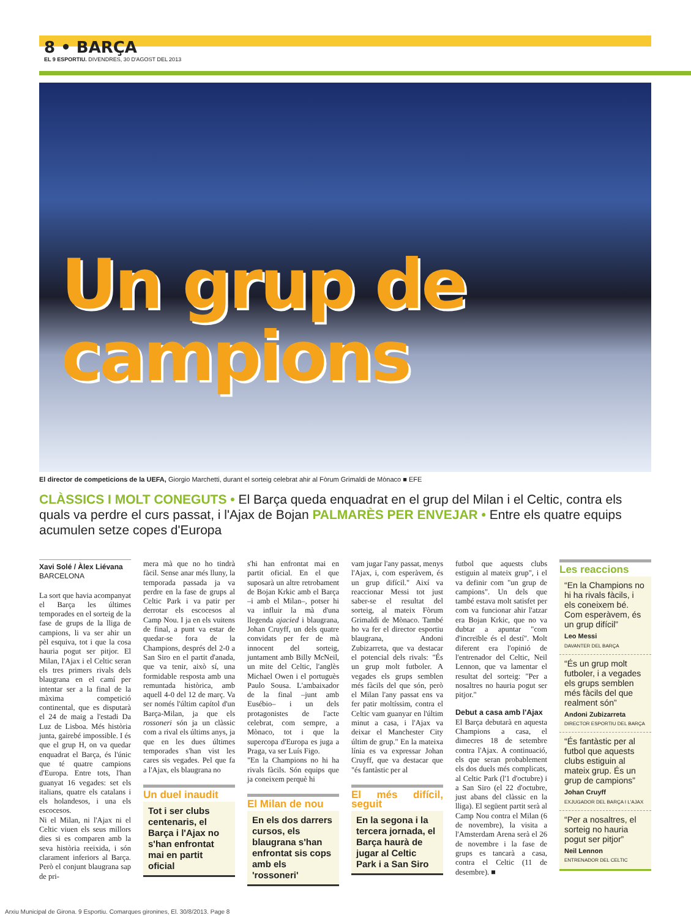8 • BARÇA
EL 9 ESPORTIU. DIVENDRES, 30 D'AGOST DEL 2013
Un grup de campions
El director de competicions de la UEFA, Giorgio Marchetti, durant el sorteig celebrat ahir al Fòrum Grimaldi de Mònaco ■ EFE
CLÀSSICS I MOLT CONEGUTS • El Barça queda enquadrat en el grup del Milan i el Celtic, contra els quals va perdre el curs passat, i l'Ajax de Bojan PALMARÈS PER ENVEJAR • Entre els quatre equips acumulen setze copes d'Europa
Xavi Solé / Àlex Liévana
BARCELONA
La sort que havia acompanyat el Barça les últimes temporades en el sorteig de la fase de grups de la lliga de campions, li va ser ahir un pèl esquiva, tot i que la cosa hauria pogut ser pitjor. El Milan, l'Ajax i el Celtic seran els tres primers rivals dels blaugrana en el camí per intentar ser a la final de la màxima competició continental, que es disputarà el 24 de maig a l'estadi Da Luz de Lisboa. Més història junta, gairebé impossible. I és que el grup H, on va quedar enquadrat el Barça, és l'únic que té quatre campions d'Europa. Entre tots, l'han guanyat 16 vegades: set els italians, quatre els catalans i els holandesos, i una els escocesos.
Ni el Milan, ni l'Ajax ni el Celtic viuen els seus millors dies si es comparen amb la seva història reeixida, i són clarament inferiors al Barça. Però el conjunt blaugrana sap de pri-
mera mà que no ho tindrà fàcil. Sense anar més lluny, la temporada passada ja va perdre en la fase de grups al Celtic Park i va patir per derrotar els escocesos al Camp Nou. I ja en els vuitens de final, a punt va estar de quedar-se fora de la Champions, després del 2-0 a San Siro en el partit d'anada, que va tenir, això sí, una formidable resposta amb una remuntada històrica, amb aquell 4-0 del 12 de març. Va ser només l'últim capítol d'un Barça-Milan, ja que els rossoneri són ja un clàssic com a rival els últims anys, ja que en les dues últimes temporades s'han vist les cares sis vegades. Pel que fa a l'Ajax, els blaugrana no
Un duel inaudit
Tot i ser clubs centenaris, el Barça i l'Ajax no s'han enfrontat mai en partit oficial
s'hi han enfrontat mai en partit oficial. En el que suposarà un altre retrobament de Bojan Krkic amb el Barça –i amb el Milan–, potser hi va influir la mà d'una llegenda ajacied i blaugrana, Johan Cruyff, un dels quatre convidats per fer de mà innocent del sorteig, juntament amb Billy McNeil, un mite del Celtic, l'anglès Michael Owen i el portuguès Paulo Sousa. L'ambaixador de la final –junt amb Eusébio– i un dels protagonistes de l'acte celebrat, com sempre, a Mònaco, tot i que la supercopa d'Europa es juga a Praga, va ser Luís Figo.
"En la Champions no hi ha rivals fàcils. Són equips que ja coneixem perquè hi
El Milan de nou
En els dos darrers cursos, els blaugrana s'han enfrontat sis cops amb els 'rossoneri'
vam jugar l'any passat, menys l'Ajax, i, com esperàvem, és un grup difícil." Així va reaccionar Messi tot just saber-se el resultat del sorteig, al mateix Fòrum Grimaldi de Mònaco. També ho va fer el director esportiu blaugrana, Andoni Zubizarreta, que va destacar el potencial dels rivals: "És un grup molt futboler. A vegades els grups semblen més fàcils del que són, però el Milan l'any passat ens va fer patir moltíssim, contra el Celtic vam guanyar en l'últim minut a casa, i l'Ajax va deixar el Manchester City últim de grup." En la mateixa línia es va expressar Johan Cruyff, que va destacar que "és fantàstic per al
El més difícil, seguit
En la segona i la tercera jornada, el Barça haurà de jugar al Celtic Park i a San Siro
futbol que aquests clubs estiguin al mateix grup", i el va definir com "un grup de campions". Un dels que també estava molt satisfet per com va funcionar ahir l'atzar era Bojan Krkic, que no va dubtar a apuntar "com d'increïble és el destí". Molt diferent era l'opinió de l'entrenador del Celtic, Neil Lennon, que va lamentar el resultat del sorteig: "Per a nosaltres no hauria pogut ser pitjor."
Debut a casa amb l'Ajax
El Barça debutarà en aquesta Champions a casa, el dimecres 18 de setembre contra l'Ajax. A continuació, els que seran probablement els dos duels més complicats, al Celtic Park (l'1 d'octubre) i a San Siro (el 22 d'octubre, just abans del clàssic en la lliga). El següent partit serà al Camp Nou contra el Milan (6 de novembre), la visita a l'Amsterdam Arena serà el 26 de novembre i la fase de grups es tancarà a casa, contra el Celtic (11 de desembre). ■
Les reaccions
“En la Champions no hi ha rivals fàcils, i els coneixem bé. Com esperàvem, és un grup difícil”
Leo Messi
DAVANTER DEL BARÇA
“És un grup molt futboler, i a vegades els grups semblen més fàcils del que realment són”
Andoni Zubizarreta
DIRECTOR ESPORTIU DEL BARÇA
“És fantàstic per al futbol que aquests clubs estiguin al mateix grup. És un grup de campions”
Johan Cruyff
EXJUGADOR DEL BARÇA I L'AJAX
“Per a nosaltres, el sorteig no hauria pogut ser pitjor”
Neil Lennon
ENTRENADOR DEL CELTIC
Arxiu Municipal de Girona. 9 Esportiu. Comarques gironines, El. 30/8/2013. Page 8